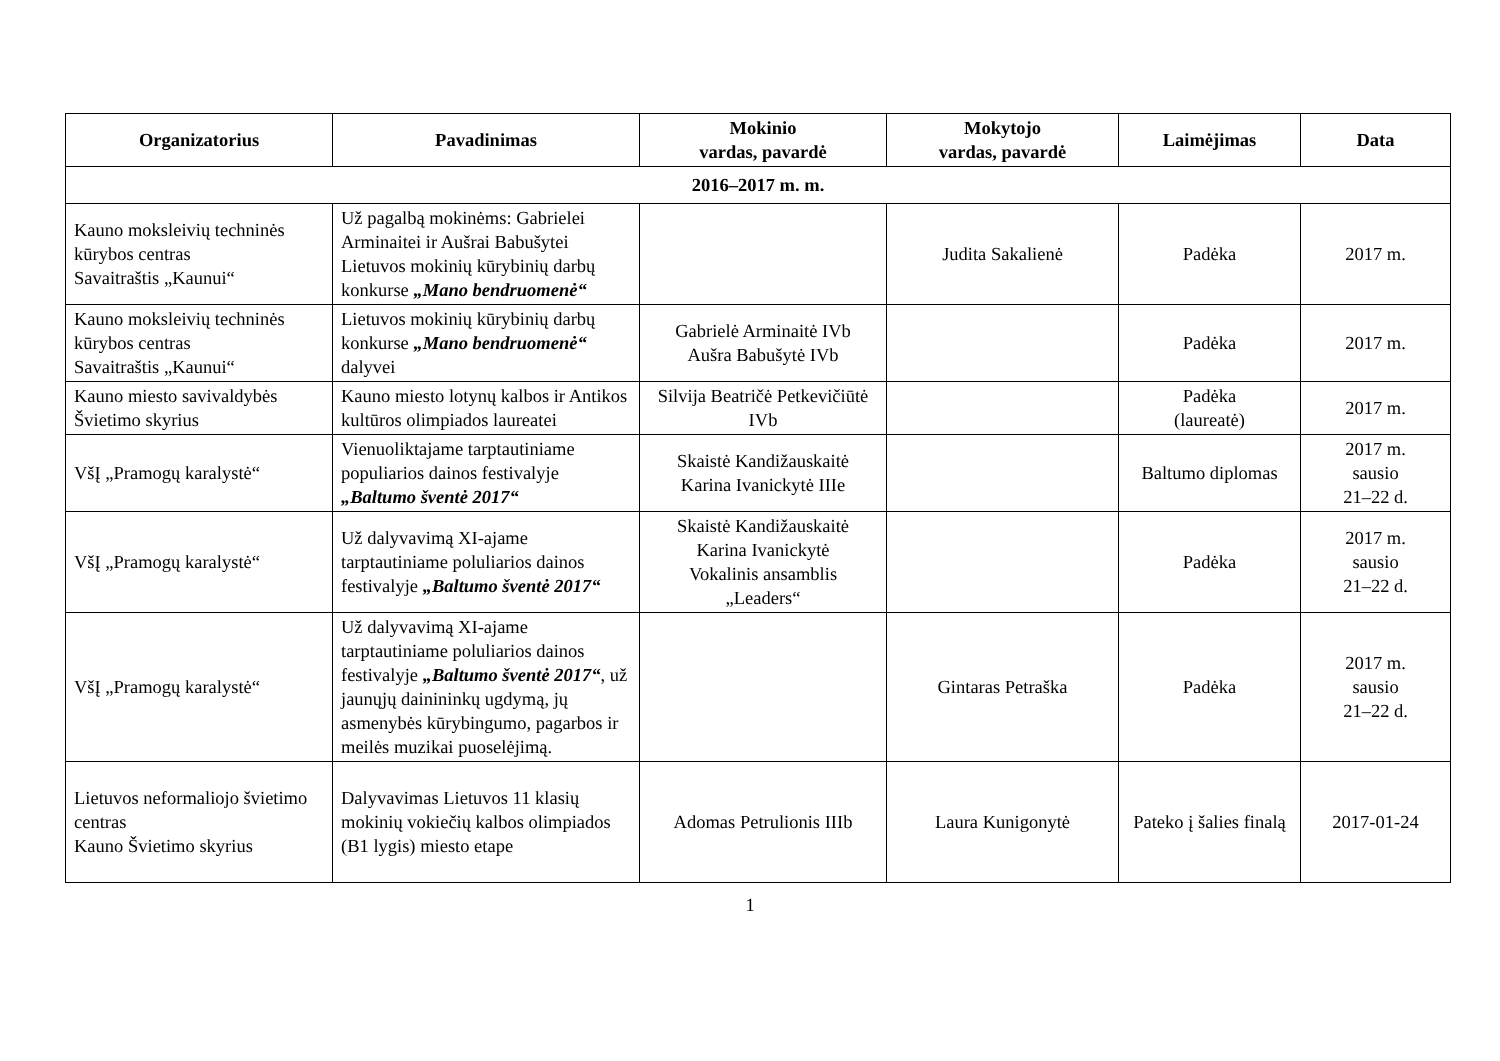| Organizatorius | Pavadinimas | Mokinio vardas, pavardė | Mokytojo vardas, pavardė | Laimėjimas | Data |
| --- | --- | --- | --- | --- | --- |
| 2016–2017 m. m. | | | | | |
| Kauno moksleivių techninės kūrybos centras Savaitraštis „Kaunui“ | Už pagalbą mokinėms: Gabrielei Arminaitei ir Aušrai Babušytei Lietuvos mokinių kūrybinių darbų konkurse „Mano bendruomenė“ | | Judita Sakalienė | Padėka | 2017 m. |
| Kauno moksleivių techninės kūrybos centras Savaitraštis „Kaunui“ | Lietuvos mokinių kūrybinių darbų konkurse „Mano bendruomenė“ dalyvei | Gabrielė Arminaitė IVb Aušra Babušytė IVb | | Padėka | 2017 m. |
| Kauno miesto savivaldybės Švietimo skyrius | Kauno miesto lotynų kalbos ir Antikos kultūros olimpiados laureatei | Silvija Beatričė Petkevičiūtė IVb | | Padėka (laureatė) | 2017 m. |
| VšĮ „Pramogų karalystė“ | Vienuoliktajame tarptautiniame populiarios dainos festivalyje „Baltumo šventė 2017“ | Skaistė Kandižauskaitė Karina Ivanickytė IIIe | | Baltumo diplomas | 2017 m. sausio 21–22 d. |
| VšĮ „Pramogų karalystė“ | Už dalyvavimą XI-ajame tarptautiniame poluliarios dainos festivalyje „Baltumo šventė 2017“ | Skaistė Kandižauskaitė Karina Ivanickytė Vokalinis ansamblis „Leaders“ | | Padėka | 2017 m. sausio 21–22 d. |
| VšĮ „Pramogų karalystė“ | Už dalyvavimą XI-ajame tarptautiniame poluliarios dainos festivalyje „Baltumo šventė 2017“ , už jaunųjų dainininkų ugdymą, jų asmenybės kūrybingumo, pagarbos ir meilės muzikai puoselėjimą. | | Gintaras Petraška | Padėka | 2017 m. sausio 21–22 d. |
| Lietuvos neformaliojo švietimo centras Kauno Švietimo skyrius | Dalyvavimas Lietuvos 11 klasių mokinių vokiečių kalbos olimpiados (B1 lygis) miesto etape | Adomas Petrulionis IIIb | Laura Kunigonytė | Pateko į šalies finalą | 2017-01-24 |
1